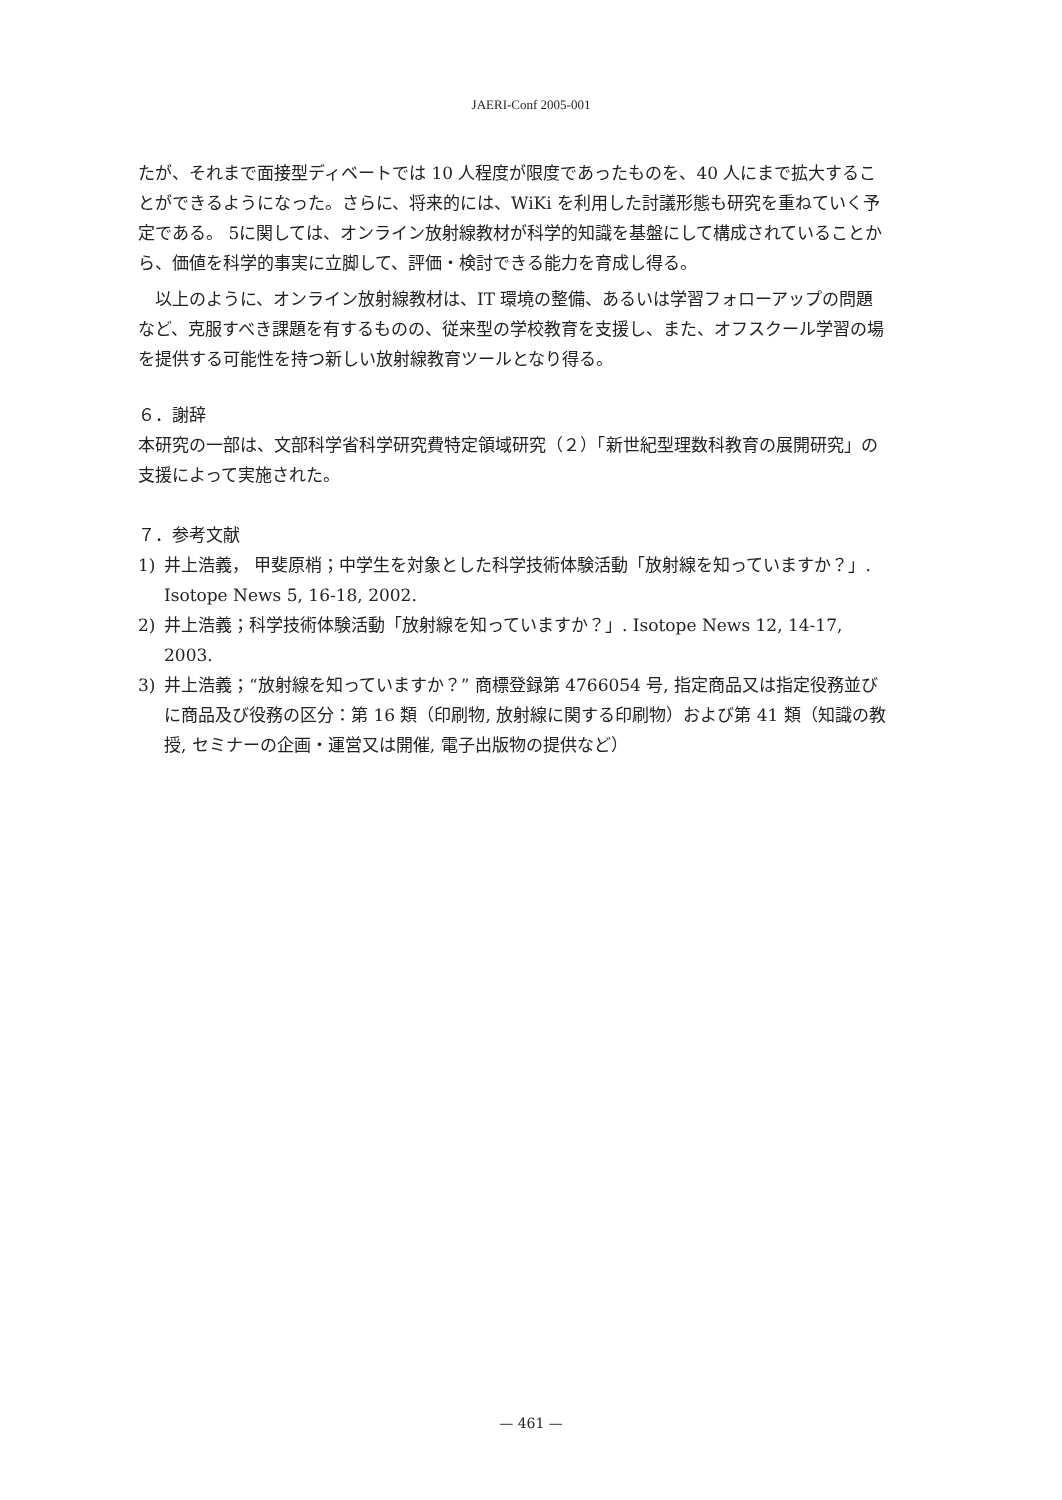JAERI-Conf 2005-001
たが、それまで面接型ディベートでは 10 人程度が限度であったものを、40 人にまで拡大することができるようになった。さらに、将来的には、WiKi を利用した討議形態も研究を重ねていく予定である。 5に関しては、オンライン放射線教材が科学的知識を基盤にして構成されていることから、価値を科学的事実に立脚して、評価・検討できる能力を育成し得る。
以上のように、オンライン放射線教材は、IT 環境の整備、あるいは学習フォローアップの問題など、克服すべき課題を有するものの、従来型の学校教育を支援し、また、オフスクール学習の場を提供する可能性を持つ新しい放射線教育ツールとなり得る。
６．謝辞
本研究の一部は、文部科学省科学研究費特定領域研究（２）「新世紀型理数科教育の展開研究」の支援によって実施された。
７．参考文献
1) 井上浩義， 甲斐原梢；中学生を対象とした科学技術体験活動「放射線を知っていますか？」. Isotope News 5, 16-18, 2002.
2) 井上浩義；科学技術体験活動「放射線を知っていますか？」. Isotope News 12, 14-17, 2003.
3) 井上浩義；“放射線を知っていますか？” 商標登録第 4766054 号, 指定商品又は指定役務並びに商品及び役務の区分：第 16 類（印刷物, 放射線に関する印刷物）および第 41 類（知識の教授, セミナーの企画・運営又は開催, 電子出版物の提供など）
— 461 —